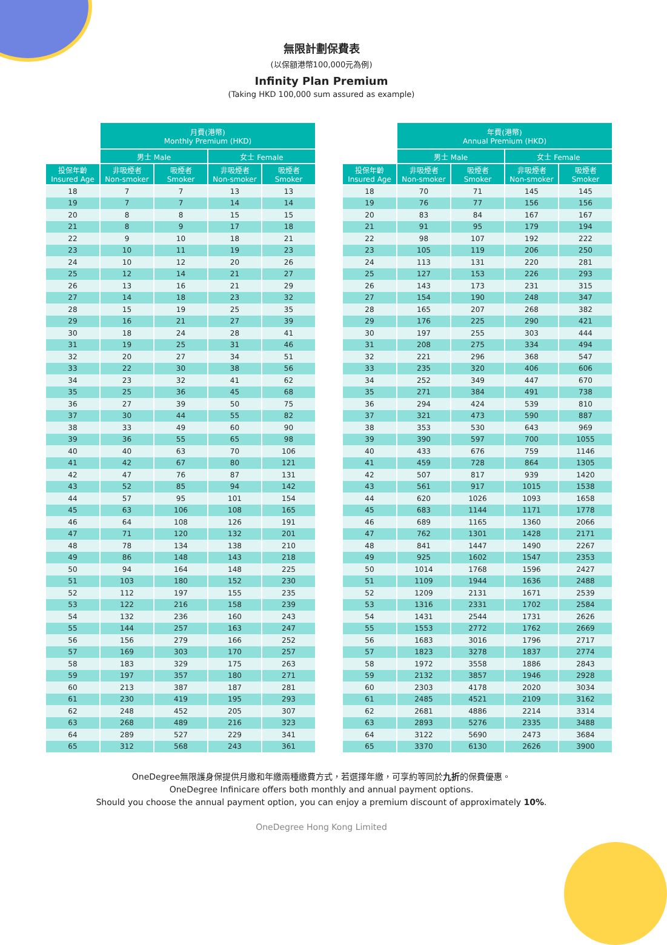無限計劃保費表
(以保額港幣100,000元為例)
Infinity Plan Premium
(Taking HKD 100,000 sum assured as example)
| | 月費(港幣) Monthly Premium (HKD) | | | |
| --- | --- | --- | --- | --- |
| | 男士 Male | | 女士 Female | |
| 投保年齡 Insured Age | 非吸煙者 Non-smoker | 吸煙者 Smoker | 非吸煙者 Non-smoker | 吸煙者 Smoker |
| 18 | 7 | 7 | 13 | 13 |
| 19 | 7 | 7 | 14 | 14 |
| 20 | 8 | 8 | 15 | 15 |
| 21 | 8 | 9 | 17 | 18 |
| 22 | 9 | 10 | 18 | 21 |
| 23 | 10 | 11 | 19 | 23 |
| 24 | 10 | 12 | 20 | 26 |
| 25 | 12 | 14 | 21 | 27 |
| 26 | 13 | 16 | 21 | 29 |
| 27 | 14 | 18 | 23 | 32 |
| 28 | 15 | 19 | 25 | 35 |
| 29 | 16 | 21 | 27 | 39 |
| 30 | 18 | 24 | 28 | 41 |
| 31 | 19 | 25 | 31 | 46 |
| 32 | 20 | 27 | 34 | 51 |
| 33 | 22 | 30 | 38 | 56 |
| 34 | 23 | 32 | 41 | 62 |
| 35 | 25 | 36 | 45 | 68 |
| 36 | 27 | 39 | 50 | 75 |
| 37 | 30 | 44 | 55 | 82 |
| 38 | 33 | 49 | 60 | 90 |
| 39 | 36 | 55 | 65 | 98 |
| 40 | 40 | 63 | 70 | 106 |
| 41 | 42 | 67 | 80 | 121 |
| 42 | 47 | 76 | 87 | 131 |
| 43 | 52 | 85 | 94 | 142 |
| 44 | 57 | 95 | 101 | 154 |
| 45 | 63 | 106 | 108 | 165 |
| 46 | 64 | 108 | 126 | 191 |
| 47 | 71 | 120 | 132 | 201 |
| 48 | 78 | 134 | 138 | 210 |
| 49 | 86 | 148 | 143 | 218 |
| 50 | 94 | 164 | 148 | 225 |
| 51 | 103 | 180 | 152 | 230 |
| 52 | 112 | 197 | 155 | 235 |
| 53 | 122 | 216 | 158 | 239 |
| 54 | 132 | 236 | 160 | 243 |
| 55 | 144 | 257 | 163 | 247 |
| 56 | 156 | 279 | 166 | 252 |
| 57 | 169 | 303 | 170 | 257 |
| 58 | 183 | 329 | 175 | 263 |
| 59 | 197 | 357 | 180 | 271 |
| 60 | 213 | 387 | 187 | 281 |
| 61 | 230 | 419 | 195 | 293 |
| 62 | 248 | 452 | 205 | 307 |
| 63 | 268 | 489 | 216 | 323 |
| 64 | 289 | 527 | 229 | 341 |
| 65 | 312 | 568 | 243 | 361 |
| | 年費(港幣) Annual Premium (HKD) | | | |
| --- | --- | --- | --- | --- |
| | 男士 Male | | 女士 Female | |
| 投保年齡 Insured Age | 非吸煙者 Non-smoker | 吸煙者 Smoker | 非吸煙者 Non-smoker | 吸煙者 Smoker |
| 18 | 70 | 71 | 145 | 145 |
| 19 | 76 | 77 | 156 | 156 |
| 20 | 83 | 84 | 167 | 167 |
| 21 | 91 | 95 | 179 | 194 |
| 22 | 98 | 107 | 192 | 222 |
| 23 | 105 | 119 | 206 | 250 |
| 24 | 113 | 131 | 220 | 281 |
| 25 | 127 | 153 | 226 | 293 |
| 26 | 143 | 173 | 231 | 315 |
| 27 | 154 | 190 | 248 | 347 |
| 28 | 165 | 207 | 268 | 382 |
| 29 | 176 | 225 | 290 | 421 |
| 30 | 197 | 255 | 303 | 444 |
| 31 | 208 | 275 | 334 | 494 |
| 32 | 221 | 296 | 368 | 547 |
| 33 | 235 | 320 | 406 | 606 |
| 34 | 252 | 349 | 447 | 670 |
| 35 | 271 | 384 | 491 | 738 |
| 36 | 294 | 424 | 539 | 810 |
| 37 | 321 | 473 | 590 | 887 |
| 38 | 353 | 530 | 643 | 969 |
| 39 | 390 | 597 | 700 | 1055 |
| 40 | 433 | 676 | 759 | 1146 |
| 41 | 459 | 728 | 864 | 1305 |
| 42 | 507 | 817 | 939 | 1420 |
| 43 | 561 | 917 | 1015 | 1538 |
| 44 | 620 | 1026 | 1093 | 1658 |
| 45 | 683 | 1144 | 1171 | 1778 |
| 46 | 689 | 1165 | 1360 | 2066 |
| 47 | 762 | 1301 | 1428 | 2171 |
| 48 | 841 | 1447 | 1490 | 2267 |
| 49 | 925 | 1602 | 1547 | 2353 |
| 50 | 1014 | 1768 | 1596 | 2427 |
| 51 | 1109 | 1944 | 1636 | 2488 |
| 52 | 1209 | 2131 | 1671 | 2539 |
| 53 | 1316 | 2331 | 1702 | 2584 |
| 54 | 1431 | 2544 | 1731 | 2626 |
| 55 | 1553 | 2772 | 1762 | 2669 |
| 56 | 1683 | 3016 | 1796 | 2717 |
| 57 | 1823 | 3278 | 1837 | 2774 |
| 58 | 1972 | 3558 | 1886 | 2843 |
| 59 | 2132 | 3857 | 1946 | 2928 |
| 60 | 2303 | 4178 | 2020 | 3034 |
| 61 | 2485 | 4521 | 2109 | 3162 |
| 62 | 2681 | 4886 | 2214 | 3314 |
| 63 | 2893 | 5276 | 2335 | 3488 |
| 64 | 3122 | 5690 | 2473 | 3684 |
| 65 | 3370 | 6130 | 2626 | 3900 |
OneDegree無限護身保提供月繳和年繳兩種繳費方式，若選擇年繳，可享約等同於九折的保費優惠。
OneDegree Infinicare offers both monthly and annual payment options.
Should you choose the annual payment option, you can enjoy a premium discount of approximately 10%.
OneDegree Hong Kong Limited